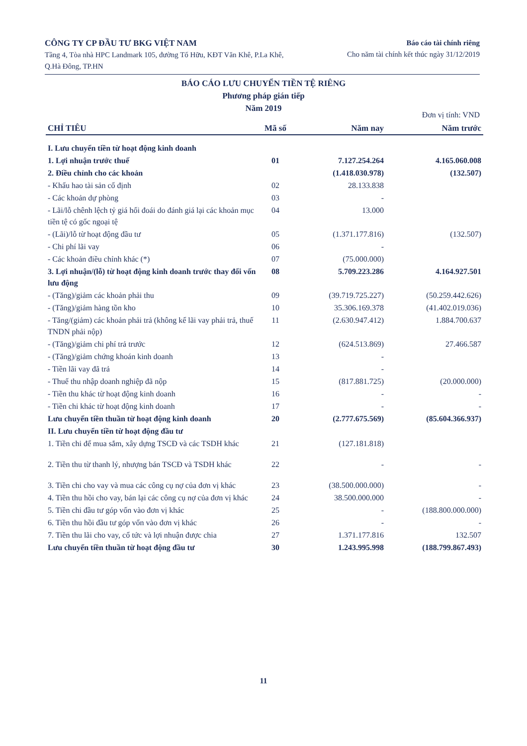CÔNG TY CP ĐẦU TƯ BKG VIỆT NAM
Tầng 4, Tòa nhà HPC Landmark 105, đường Tố Hữu, KĐT Văn Khê, P.La Khê, Q.Hà Đông, TP.HN
Báo cáo tài chính riêng
Cho năm tài chính kết thúc ngày 31/12/2019
BÁO CÁO LƯU CHUYỂN TIỀN TỆ RIÊNG
Phương pháp gián tiếp
Năm 2019
Đơn vị tính: VND
| CHỈ TIÊU | Mã số | Năm nay | Năm trước |
| --- | --- | --- | --- |
| I. Lưu chuyển tiền từ hoạt động kinh doanh | | | |
| 1. Lợi nhuận trước thuế | 01 | 7.127.254.264 | 4.165.060.008 |
| 2. Điều chỉnh cho các khoản | | (1.418.030.978) | (132.507) |
| - Khấu hao tài sản cố định | 02 | 28.133.838 | |
| - Các khoản dự phòng | 03 | - | |
| - Lãi/lỗ chênh lệch tỷ giá hối đoái do đánh giá lại các khoản mục tiền tệ có gốc ngoại tệ | 04 | 13.000 | |
| - (Lãi)/lỗ từ hoạt động đầu tư | 05 | (1.371.177.816) | (132.507) |
| - Chi phí lãi vay | 06 | - | |
| - Các khoản điều chỉnh khác (*) | 07 | (75.000.000) | |
| 3. Lợi nhuận/(lỗ) từ hoạt động kinh doanh trước thay đổi vốn lưu động | 08 | 5.709.223.286 | 4.164.927.501 |
| - (Tăng)/giảm các khoản phải thu | 09 | (39.719.725.227) | (50.259.442.626) |
| - (Tăng)/giảm hàng tồn kho | 10 | 35.306.169.378 | (41.402.019.036) |
| - Tăng/(giảm) các khoản phải trả (không kể lãi vay phải trả, thuế TNDN phải nộp) | 11 | (2.630.947.412) | 1.884.700.637 |
| - (Tăng)/giảm chi phí trả trước | 12 | (624.513.869) | 27.466.587 |
| - (Tăng)/giảm chứng khoán kinh doanh | 13 | - | |
| - Tiền lãi vay đã trả | 14 | - | |
| - Thuế thu nhập doanh nghiệp đã nộp | 15 | (817.881.725) | (20.000.000) |
| - Tiền thu khác từ hoạt động kinh doanh | 16 | - | - |
| - Tiền chi khác từ hoạt động kinh doanh | 17 | - | - |
| Lưu chuyển tiền thuần từ hoạt động kinh doanh | 20 | (2.777.675.569) | (85.604.366.937) |
| II. Lưu chuyển tiền từ hoạt động đầu tư | | | |
| 1. Tiền chi để mua sắm, xây dựng TSCĐ và các TSDH khác | 21 | (127.181.818) | |
| 2. Tiền thu từ thanh lý, nhượng bán TSCĐ và TSDH khác | 22 | - | - |
| 3. Tiền chi cho vay và mua các công cụ nợ của đơn vị khác | 23 | (38.500.000.000) | - |
| 4. Tiền thu hồi cho vay, bán lại các công cụ nợ của đơn vị khác | 24 | 38.500.000.000 | - |
| 5. Tiền chi đầu tư góp vốn vào đơn vị khác | 25 | - | (188.800.000.000) |
| 6. Tiền thu hồi đầu tư góp vốn vào đơn vị khác | 26 | - | - |
| 7. Tiền thu lãi cho vay, cổ tức và lợi nhuận được chia | 27 | 1.371.177.816 | 132.507 |
| Lưu chuyển tiền thuần từ hoạt động đầu tư | 30 | 1.243.995.998 | (188.799.867.493) |
11